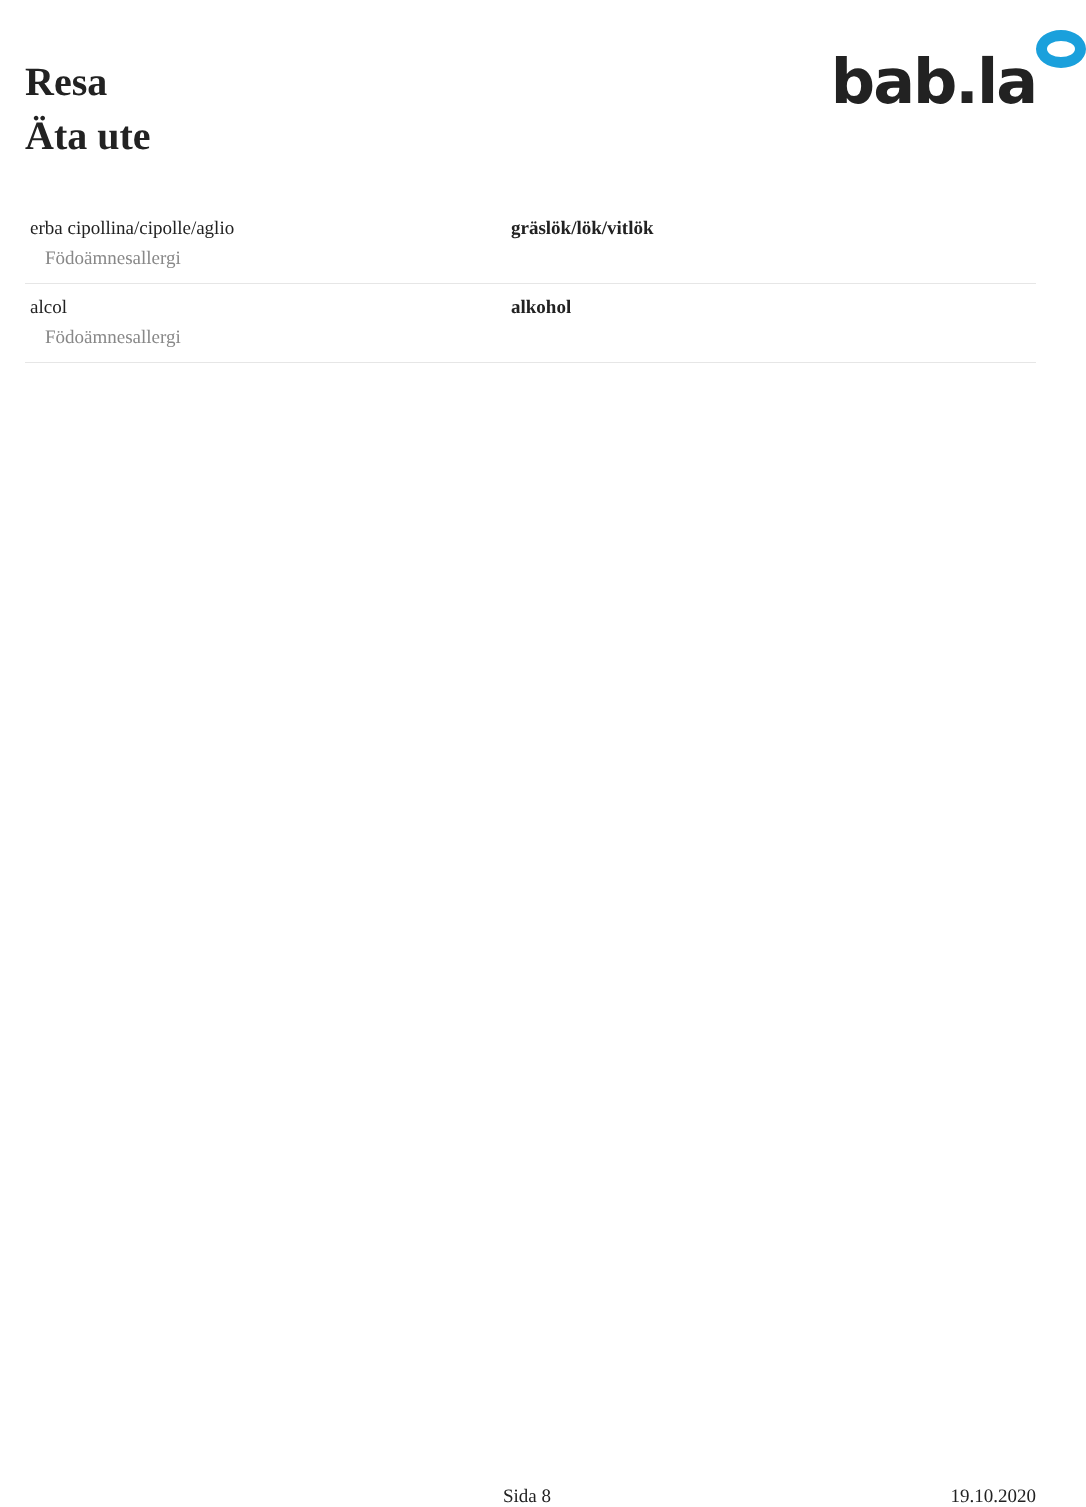Resa
Äta ute
bab.la
| erba cipollina/cipolle/aglio Födoämnesallergi | gräslök/lök/vitlök |
| alcol Födoämnesallergi | alkohol |
Sida 8 19.10.2020